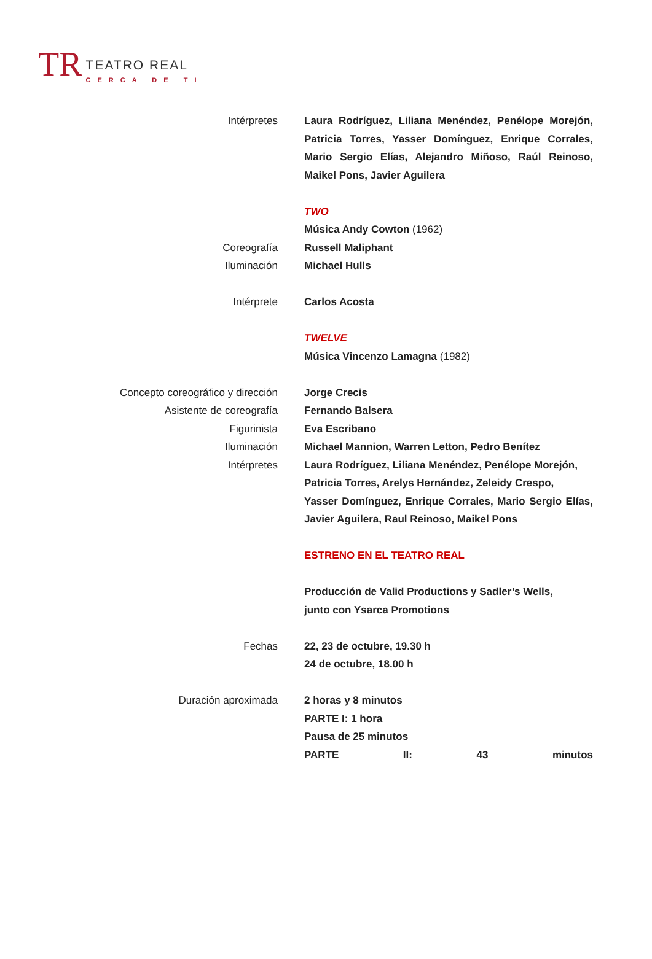TR
TEATRO REAL
CERCA DE TI
Intérpretes Laura Rodríguez, Liliana Menéndez, Penélope Morejón, Patricia Torres, Yasser Domínguez, Enrique Corrales, Mario Sergio Elías, Alejandro Miñoso, Raúl Reinoso, Maikel Pons, Javier Aguilera
TWO
Música Andy Cowton (1962)
Coreografía Russell Maliphant
Iluminación Michael Hulls
Intérprete Carlos Acosta
TWELVE
Música Vincenzo Lamagna (1982)
Concepto coreográfico y dirección Jorge Crecis
Asistente de coreografía Fernando Balsera
Figurinista Eva Escribano
Iluminación Michael Mannion, Warren Letton, Pedro Benítez
Intérpretes Laura Rodríguez, Liliana Menéndez, Penélope Morejón,
Patricia Torres, Arelys Hernández, Zeleidy Crespo,
Yasser Domínguez, Enrique Corrales, Mario Sergio Elías, Javier Aguilera, Raul Reinoso, Maikel Pons
ESTRENO EN EL TEATRO REAL
Producción de Valid Productions y Sadler’s Wells,
junto con Ysarca Promotions
Fechas 22, 23 de octubre, 19.30 h
24 de octubre, 18.00 h
Duración aproximada 2 horas y 8 minutos
PARTE I: 1 hora
Pausa de 25 minutos
PARTE II: 43 minutos